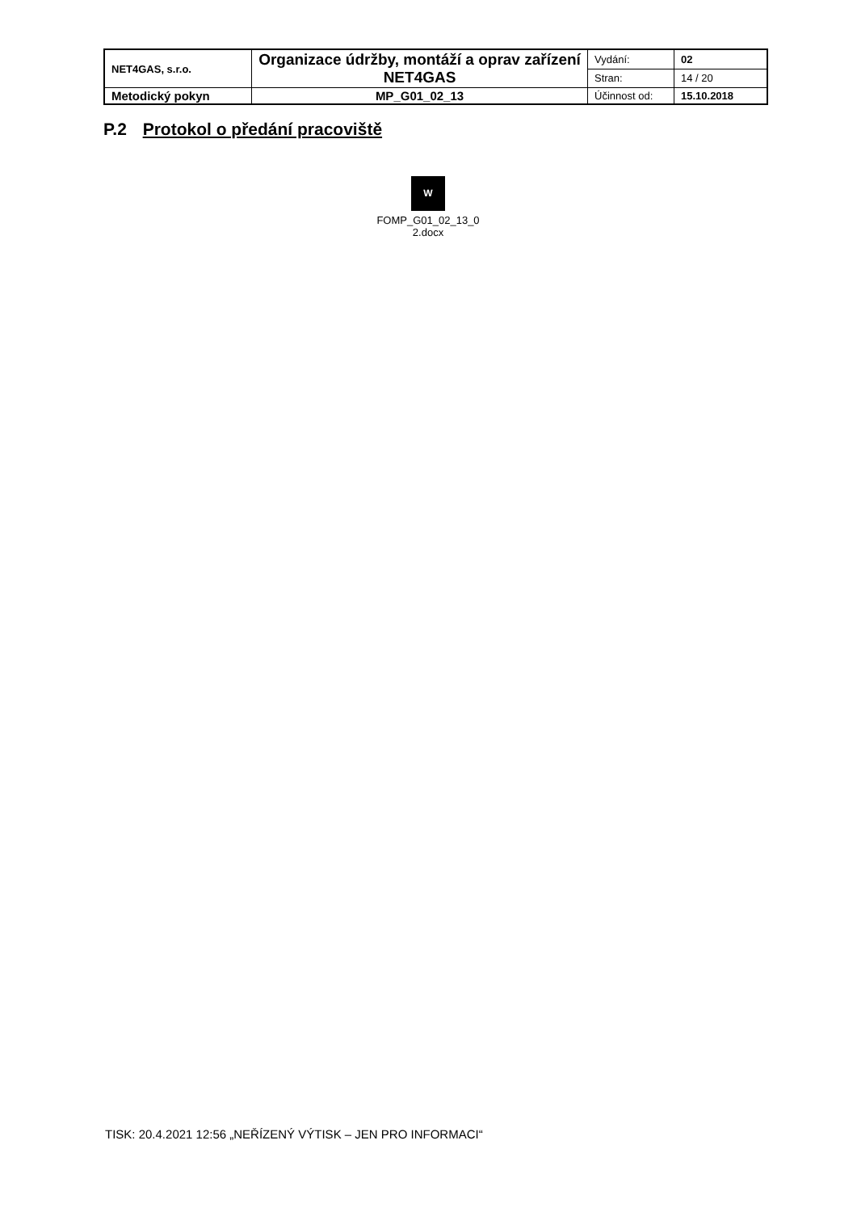| NET4GAS, s.r.o. | Organizace údržby, montáží a oprav zařízení NET4GAS | Vydání: | 02 |
| | | Stran: | 14 / 20 |
| Metodický pokyn | MP_G01_02_13 | Účinnost od: | 15.10.2018 |
P.2 Protokol o předání pracoviště
W
FOMP_G01_02_13_0
2.docx
TISK: 20.4.2021 12:56 „NEŘÍZENÝ VÝTISK – JEN PRO INFORMACI“